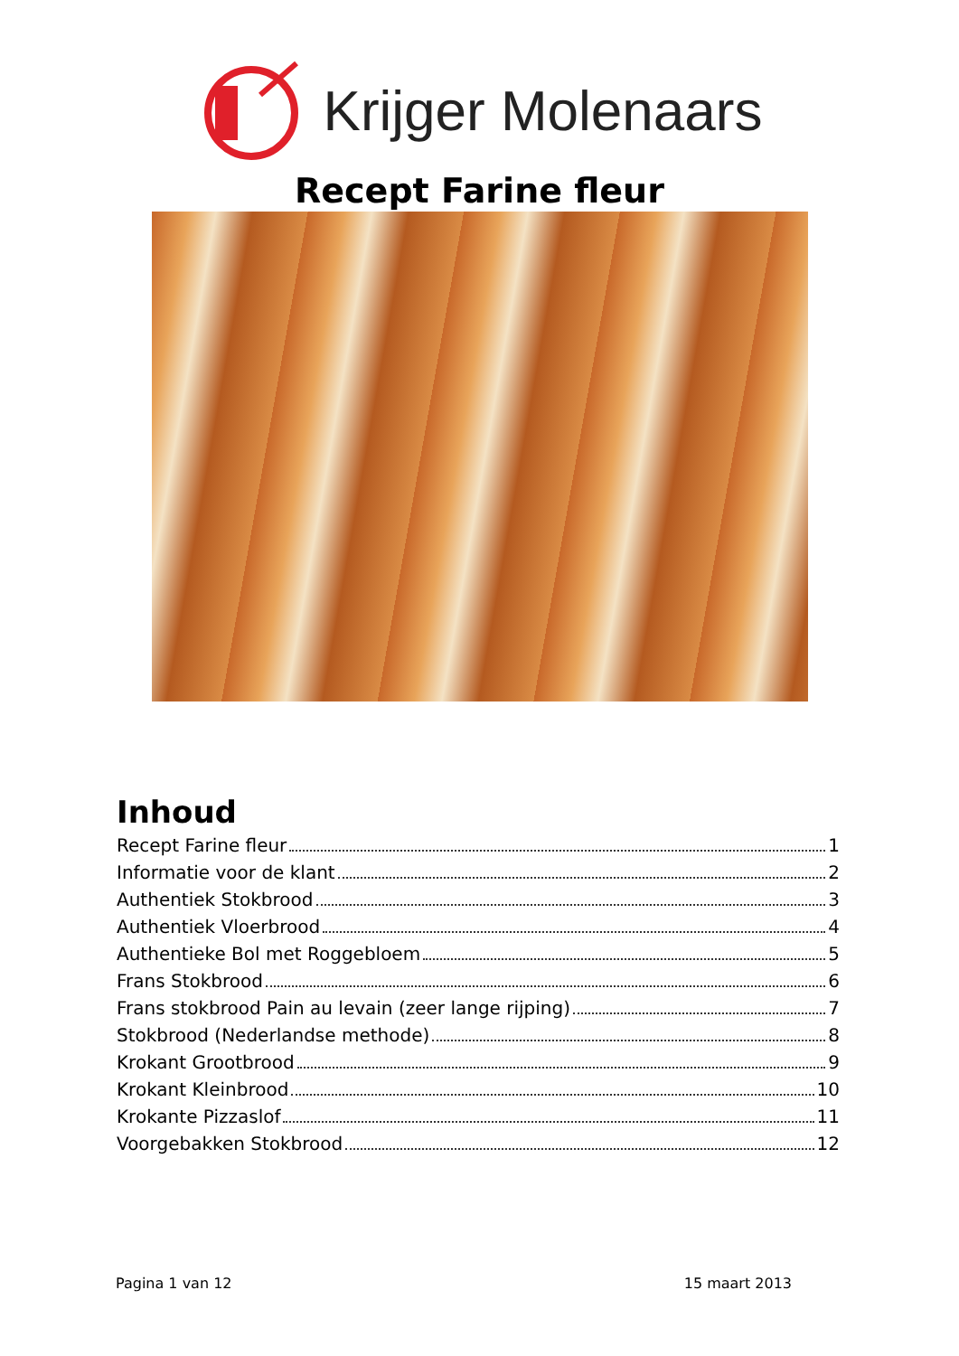Krijger Molenaars
Recept Farine fleur
Inhoud
Recept Farine fleur 1
Informatie voor de klant 2
Authentiek Stokbrood 3
Authentiek Vloerbrood 4
Authentieke Bol met Roggebloem 5
Frans Stokbrood 6
Frans stokbrood Pain au levain (zeer lange rijping) 7
Stokbrood (Nederlandse methode) 8
Krokant Grootbrood 9
Krokant Kleinbrood 10
Krokante Pizzaslof 11
Voorgebakken Stokbrood 12
Pagina 1 van 12 15 maart 2013